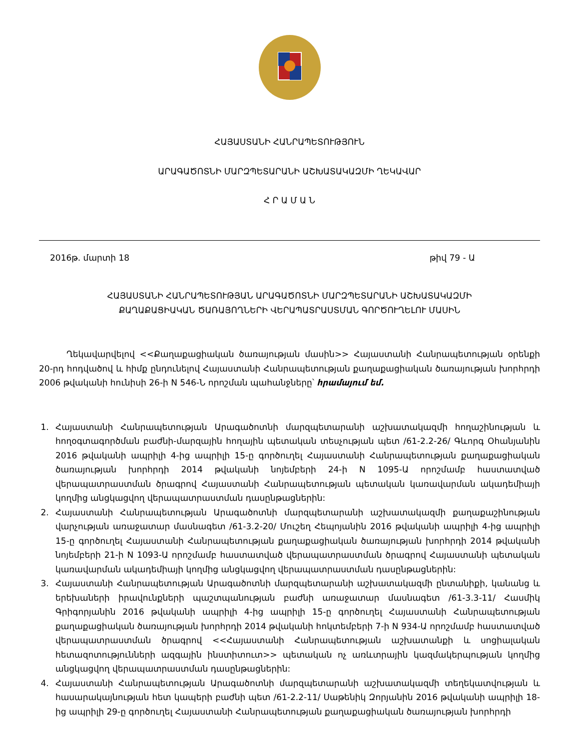ՀԱՅԱՍՏԱՆԻ ՀԱՆՐԱՊԵՏՈՒԹՅՈՒՆ
ԱՐԱԳԱԾՈՏՆԻ ՄԱՐԶՊԵՏԱՐԱՆԻ ԱՇԽԱՏԱԿԱԶՄԻ ՂԵԿԱՎԱՐ
Հ Ր Ա Մ Ա Ն
2016թ. մարտի 18 թիվ 79 - Ա
ՀԱՅԱՍՏԱՆԻ ՀԱՆՐԱՊԵՏՈՒԹՅԱՆ ԱՐԱԳԱԾՈՏՆԻ ՄԱՐԶՊԵՏԱՐԱՆԻ ԱՇԽԱՏԱԿԱԶՄԻ
ՔԱՂԱՔԱՑԻԱԿԱՆ ԾԱՌԱՅՈՂՆԵՐԻ ՎԵՐԱՊԱՏՐԱՍՏՄԱՆ ԳՈՐԾՈՒՂԵԼՈՒ ՄԱՍԻՆ
Ղեկավարվելով <<Քաղաքացիական ծառայության մասին>> Հայաստանի Հանրապետության օրենքի 20-րդ հոդվածով և հիմք ընդունելով Հայաստանի Հանրապետության քաղաքացիական ծառայության խորհրդի 2006 թվականի հունիսի 26-ի N 546-Ն որոշման պահանջները՝ հրամայում եմ.
1. Հայաստանի Հանրապետության Արագածոտնի մարզպետարանի աշխատակազմի հողաշինության և հողօգտագործման բաժնի-մարզային հողային պետական տեսչության պետ /61-2.2-26/ Գևորգ Օհանյանին 2016 թվականի ապրիլի 4-ից ապրիլի 15-ը գործուղել Հայաստանի Հանրապետության քաղաքացիական ծառայության խորհրդի 2014 թվականի նոյեմբերի 24-ի N 1095-Ա որոշմամբ հաստատված վերապատրաստման ծրագրով Հայաստանի Հանրապետության պետական կառավարման ակադեմիայի կողմից անցկացվող վերապատրաստման դասընթացներին:
2. Հայաստանի Հանրապետության Արագածոտնի մարզպետարանի աշխատակազմի քաղաքաշինության վարչության առաջատար մասնագետ /61-3.2-20/ Մուշեղ Հեպոյանին 2016 թվականի ապրիլի 4-ից ապրիլի 15-ը գործուղել Հայաստանի Հանրապետության քաղաքացիական ծառայության խորհրդի 2014 թվականի նոյեմբերի 21-ի N 1093-Ա որոշմամբ հաստատված վերապատրաստման ծրագրով Հայաստանի պետական կառավարման ակադեմիայի կողմից անցկացվող վերապատրաստման դասընթացներին:
3. Հայաստանի Հանրապետության Արագածոտնի մարզպետարանի աշխատակազմի ընտանիքի, կանանց և երեխաների իրավունքների պաշտպանության բաժնի առաջատար մասնագետ /61-3.3-11/ Հասմիկ Գրիգորյանին 2016 թվականի ապրիլի 4-ից ապրիլի 15-ը գործուղել Հայաստանի Հանրապետության քաղաքացիական ծառայության խորհրդի 2014 թվականի հոկտեմբերի 7-ի N 934-Ա որոշմամբ հաստատված վերապատրաստման ծրագրով <<Հայաստանի Հանրապետության աշխատանքի և սոցիալական հետազոտությունների ազգային ինստիտուտ>> պետական ոչ առևտրային կազմակերպության կողմից անցկացվող վերապատրաստման դասընթացներին:
4. Հայաստանի Հանրապետության Արագածոտնի մարզպետարանի աշխատակազմի տեղեկատվության և հասարակայնության հետ կապերի բաժնի պետ /61-2.2-11/ Սաթենիկ Զորյանին 2016 թվականի ապրիլի 18-ից ապրիլի 29-ը գործուղել Հայաստանի Հանրապետության քաղաքացիական ծառայության խորհրդի